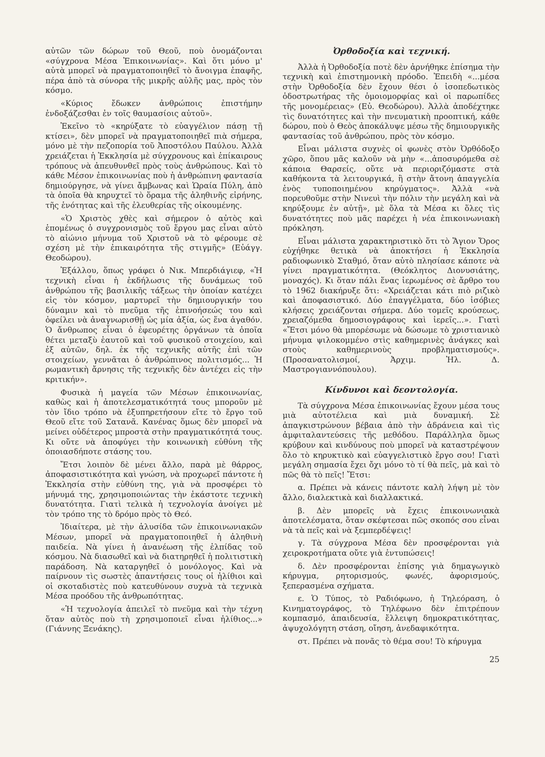αὐτῶν τῶν δώρων τοῦ Θεοῦ, ποὺ ὀνομάζονται «σύγχρονα Μέσα Ἐπικοινωνίας». Καὶ ὅτι μόνο μ' αὐτὰ μπορεῖ νὰ πραγματοποιηθεῖ τὸ ἄνοιγμα ἐπαφῆς, πέρα ἀπὸ τὰ σύνορα τῆς μικρῆς αὐλῆς μας, πρὸς τὸν κόσμο.
«Κύριος ἔδωκεν ἀνθρώποις ἐπιστήμην ἐνδοξάζεσθαι ἐν τοῖς θαυμασίοις αὐτοῦ».
Ἐκεῖνο τὸ «κηρύξατε τὸ εὐαγγέλιον πάσῃ τῇ κτίσει», δὲν μπορεῖ νὰ πραγματοποιηθεῖ πιὰ σήμερα, μόνο μὲ τὴν πεζοπορία τοῦ Ἀποστόλου Παύλου. Ἀλλὰ χρειάζεται ἡ Ἐκκλησία μὲ σύγχρονους καὶ ἐπίκαιρους τρόπους νὰ ἀπευθυνθεῖ πρὸς τοὺς ἀνθρώπους. Καὶ τὸ κάθε Μέσον ἐπικοινωνίας ποὺ ἡ ἀνθρώπινη φαντασία δημιούργησε, νὰ γίνει ἄμβωνας καὶ Ὡραία Πύλη, ἀπὸ τὰ ὁποῖα θὰ κηρυχτεῖ τὸ ὅραμα τῆς ἀληθινῆς εἰρήνης, τῆς ἑνότητας καὶ τῆς ἐλευθερίας τῆς οἰκουμένης.
«Ὁ Χριστὸς χθὲς καὶ σήμερον ὁ αὐτὸς καὶ ἑπομένως ὁ συγχρονισμὸς τοῦ ἔργου μας εἶναι αὐτὸ τὸ αἰώνιο μήνυμα τοῦ Χριστοῦ νὰ τὸ φέρουμε σὲ σχέση μὲ τὴν ἐπικαιρότητα τῆς στιγμῆς» (Εὐάγγ. Θεοδώρου).
Ἐξάλλου, ὅπως γράφει ὁ Νικ. Μπερδιάγιεφ, «Ἡ τεχνικὴ εἶναι ἡ ἐκδήλωσις τῆς δυνάμεως τοῦ ἀνθρώπου τῆς βασιλικῆς τάξεως τὴν ὁποίαν κατέχει εἰς τὸν κόσμον, μαρτυρεῖ τὴν δημιουργικήν του δύναμιν καὶ τὸ πνεῦμα τῆς ἐπινοήσεώς του καὶ ὀφείλει νὰ ἀναγνωρισθῇ ὡς μία ἀξία, ὡς ἕνα ἀγαθόν. Ὁ ἄνθρωπος εἶναι ὁ ἐφευρέτης ὀργάνων τὰ ὁποῖα θέτει μεταξὺ ἑαυτοῦ καὶ τοῦ φυσικοῦ στοιχείου, καὶ ἐξ αὐτῶν, δηλ. ἐκ τῆς τεχνικῆς αὐτῆς ἐπὶ τῶν στοιχείων, γεννᾶται ὁ ἀνθρώπινος πολιτισμός... Ἡ ρωμαντικὴ ἄρνησις τῆς τεχνικῆς δὲν ἀντέχει εἰς τὴν κριτικήν».
Φυσικὰ ἡ μαγεία τῶν Μέσων ἐπικοινωνίας, καθὼς καὶ ἡ ἀποτελεσματικότητά τους μποροῦν μὲ τὸν ἴδιο τρόπο νὰ ἐξυπηρετήσουν εἴτε τὸ ἔργο τοῦ Θεοῦ εἴτε τοῦ Σατανᾶ. Κανένας ὅμως δὲν μπορεῖ νὰ μείνει οὐδέτερος μπροστὰ στὴν πραγματικότητά τους. Κι οὔτε νὰ ἀποφύγει τὴν κοινωνικὴ εὐθύνη τῆς ὁποιασδήποτε στάσης του.
Ἔτσι λοιπὸν δὲ μένει ἄλλο, παρὰ μὲ θάρρος, ἀποφασιστικότητα καὶ γνώση, νὰ προχωρεῖ πάντοτε ἡ Ἐκκλησία στὴν εὐθύνη της, γιὰ νὰ προσφέρει τὸ μήνυμά της, χρησιμοποιώντας τὴν ἑκάστοτε τεχνικὴ δυνατότητα. Γιατὶ τελικὰ ἡ τεχνολογία ἀνοίγει μὲ τὸν τρόπο της τὸ δρόμο πρὸς τὸ Θεό.
Ἰδιαίτερα, μὲ τὴν ἁλυσίδα τῶν ἐπικοινωνιακῶν Μέσων, μπορεῖ νὰ πραγματοποιηθεῖ ἡ ἀληθινὴ παιδεία. Νὰ γίνει ἡ ἀνανέωση τῆς ἐλπίδας τοῦ κόσμου. Νὰ διασωθεῖ καὶ νὰ διατηρηθεῖ ἡ πολιτιστικὴ παράδοση. Νὰ καταργηθεῖ ὁ μονόλογος. Καὶ νὰ παίρνουν τὶς σωστὲς ἀπαντήσεις τους οἱ ἠλίθιοι καὶ οἱ σκοταδιστὲς ποὺ κατευθύνουν συχνὰ τὰ τεχνικὰ Μέσα προόδου τῆς ἀνθρωπότητας.
«Ἡ τεχνολογία ἀπειλεῖ τὸ πνεῦμα καὶ τὴν τέχνη ὅταν αὐτὸς ποὺ τὴ χρησιμοποιεῖ εἶναι ἠλίθιος...» (Γιάννης Ξενάκης).
Ὀρθοδοξία καὶ τεχνική.
Ἀλλὰ ἡ Ὀρθοδοξία ποτὲ δὲν ἀρνήθηκε ἐπίσημα τὴν τεχνικὴ καὶ ἐπιστημονικὴ πρόοδο. Ἐπειδὴ «...μέσα στὴν Ὀρθοδοξία δὲν ἔχουν θέσι ὁ ἰσοπεδωτικὸς ὁδοστρωτήρας τῆς ὁμοιομορφίας καὶ οἱ παρωπίδες τῆς μονομέρειας» (Εὐ. Θεοδώρου). Ἀλλὰ ἀποδέχτηκε τὶς δυνατότητες καὶ τὴν πνευματικὴ προοπτική, κάθε δώρου, ποὺ ὁ Θεὸς ἀποκάλυψε μέσω τῆς δημιουργικῆς φαντασίας τοῦ ἀνθρώπου, πρὸς τὸν κόσμο.
Εἶναι μάλιστα συχνὲς οἱ φωνὲς στὸν Ὀρθόδοξο χῶρο, ὅπου μᾶς καλοῦν νὰ μὴν «...ἀποσυρόμεθα σὲ κάποια Θαρσείς, οὔτε νὰ περιοριζόμαστε στὰ καθήκοντα τὰ λειτουργικά, ἢ στὴν ἄτονη ἀπαγγελία ἑνὸς τυποποιημένου κηρύγματος». Ἀλλὰ «νὰ πορευθοῦμε στὴν Νινευὶ τὴν πόλιν τὴν μεγάλη καὶ νὰ κηρύξουμε ἐν αὐτῇ», μὲ ὅλα τὰ Μέσα κι ὅλες τὶς δυνατότητες ποὺ μᾶς παρέχει ἡ νέα ἐπικοινωνιακὴ πρόκληση.
Εἶναι μάλιστα χαρακτηριστικὸ ὅτι τὸ Ἅγιον Ὄρος εὐχήθηκε θετικὰ νὰ ἀποκτήσει ἡ Ἐκκλησία ραδιοφωνικὸ Σταθμό, ὅταν αὐτὸ πλησίασε κάποτε νὰ γίνει πραγματικότητα. (Θεόκλητος Διονυσιάτης, μοναχός). Κι ὅταν πάλι ἕνας ἱερωμένος σὲ ἄρθρο του τὸ 1962 διακήρυξε ὅτι: «Χρειάζεται κάτι πιὸ ριζικὸ καὶ ἀποφασιστικό. Δύο ἐπαγγέλματα, δύο ἰσόβιες κλήσεις χρειάζονται σήμερα. Δύο τομεῖς κρούσεως, χρειαζόμεθα δημοσιογράφους καὶ ἱερεῖς...». Γιατὶ «Ἔτσι μόνο θὰ μπορέσωμε νὰ δώσωμε τὸ χριστιανικὸ μήνυμα ψιλοκομμένο στὶς καθημερινὲς ἀνάγκες καὶ στοὺς καθημερινοὺς προβληματισμούς». (Προσανατολισμοί, Ἀρχιμ. Ἠλ. Δ. Μαστρογιαννόπουλου).
Κίνδυνοι καὶ δεοντολογία.
Τὰ σύγχρονα Μέσα ἐπικοινωνίας ἔχουν μέσα τους μιὰ αὐτοτέλεια καὶ μιὰ δυναμική. Σὲ ἀπαγκιστρώνουν βέβαια ἀπὸ τὴν ἀδράνεια καὶ τὶς ἀμφιταλαντεύσεις τῆς μεθόδου. Παράλληλα ὅμως κρύβουν καὶ κινδύνους ποὺ μπορεῖ νὰ καταστρέψουν ὅλο τὸ κηρυκτικὸ καὶ εὐαγγελιστικὸ ἔργο σου! Γιατὶ μεγάλη σημασία ἔχει ὄχι μόνο τὸ τί θὰ πεῖς, μὰ καὶ τὸ πῶς θὰ τὸ πεῖς! Ἔτσι:
α. Πρέπει νὰ κάνεις πάντοτε καλὴ λήψη μὲ τὸν ἄλλο, διαλεκτικὰ καὶ διαλλακτικά.
β. Δὲν μπορεῖς νὰ ἔχεις ἐπικοινωνιακὰ ἀποτελέσματα, ὅταν σκέφτεσαι πῶς σκοπός σου εἶναι νὰ τὰ πεῖς καὶ νὰ ξεμπερδέψεις!
γ. Τὰ σύγχρονα Μέσα δὲν προσφέρονται γιὰ χειροκροτήματα οὔτε γιὰ ἐντυπώσεις!
δ. Δὲν προσφέρονται ἐπίσης γιὰ δημαγωγικὸ κήρυγμα, ρητορισμούς, φωνές, ἀφορισμούς, ξεπερασμένα σχήματα.
ε. Ὁ Τύπος, τὸ Ραδιόφωνο, ἡ Τηλεόραση, ὁ Κινηματογράφος, τὸ Τηλέφωνο δὲν ἐπιτρέπουν κομπασμό, ἀπαιδευσία, ἔλλειψη δημοκρατικότητας, ἀψυχολόγητη στάση, οἴηση, ἀνεδαφικότητα.
στ. Πρέπει νὰ πονᾶς τὸ θέμα σου! Τὸ κήρυγμα
25